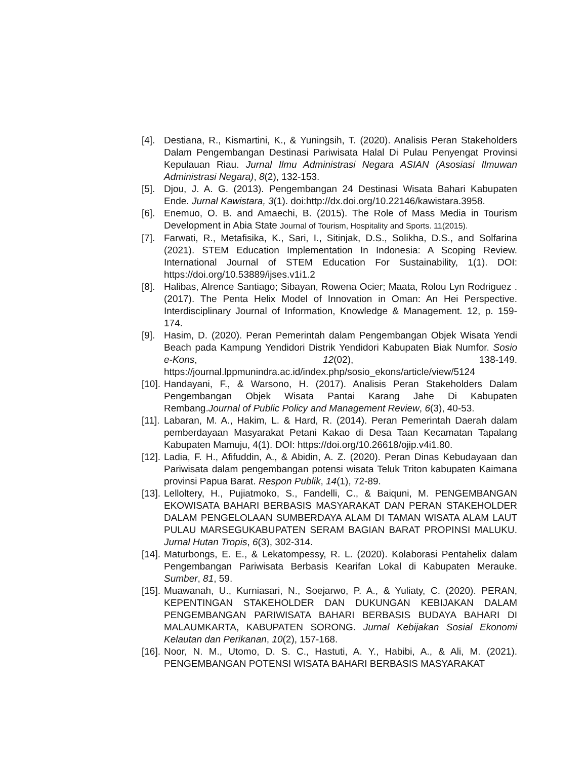[4]. Destiana, R., Kismartini, K., & Yuningsih, T. (2020). Analisis Peran Stakeholders Dalam Pengembangan Destinasi Pariwisata Halal Di Pulau Penyengat Provinsi Kepulauan Riau. Jurnal Ilmu Administrasi Negara ASIAN (Asosiasi Ilmuwan Administrasi Negara), 8(2), 132-153.
[5]. Djou, J. A. G. (2013). Pengembangan 24 Destinasi Wisata Bahari Kabupaten Ende. Jurnal Kawistara, 3(1). doi:http://dx.doi.org/10.22146/kawistara.3958.
[6]. Enemuo, O. B. and Amaechi, B. (2015). The Role of Mass Media in Tourism Development in Abia State Journal of Tourism, Hospitality and Sports. 11(2015).
[7]. Farwati, R., Metafisika, K., Sari, I., Sitinjak, D.S., Solikha, D.S., and Solfarina (2021). STEM Education Implementation In Indonesia: A Scoping Review. International Journal of STEM Education For Sustainability, 1(1). DOI: https://doi.org/10.53889/ijses.v1i1.2
[8]. Halibas, Alrence Santiago; Sibayan, Rowena Ocier; Maata, Rolou Lyn Rodriguez . (2017). The Penta Helix Model of Innovation in Oman: An Hei Perspective. Interdisciplinary Journal of Information, Knowledge & Management. 12, p. 159-174.
[9]. Hasim, D. (2020). Peran Pemerintah dalam Pengembangan Objek Wisata Yendi Beach pada Kampung Yendidori Distrik Yendidori Kabupaten Biak Numfor. Sosio e-Kons, 12(02), 138-149. https://journal.lppmunindra.ac.id/index.php/sosio_ekons/article/view/5124
[10]. Handayani, F., & Warsono, H. (2017). Analisis Peran Stakeholders Dalam Pengembangan Objek Wisata Pantai Karang Jahe Di Kabupaten Rembang.Journal of Public Policy and Management Review, 6(3), 40-53.
[11]. Labaran, M. A., Hakim, L. & Hard, R. (2014). Peran Pemerintah Daerah dalam pemberdayaan Masyarakat Petani Kakao di Desa Taan Kecamatan Tapalang Kabupaten Mamuju, 4(1). DOI: https://doi.org/10.26618/ojip.v4i1.80.
[12]. Ladia, F. H., Afifuddin, A., & Abidin, A. Z. (2020). Peran Dinas Kebudayaan dan Pariwisata dalam pengembangan potensi wisata Teluk Triton kabupaten Kaimana provinsi Papua Barat. Respon Publik, 14(1), 72-89.
[13]. Lelloltery, H., Pujiatmoko, S., Fandelli, C., & Baiquni, M. PENGEMBANGAN EKOWISATA BAHARI BERBASIS MASYARAKAT DAN PERAN STAKEHOLDER DALAM PENGELOLAAN SUMBERDAYA ALAM DI TAMAN WISATA ALAM LAUT PULAU MARSEGUKABUPATEN SERAM BAGIAN BARAT PROPINSI MALUKU. Jurnal Hutan Tropis, 6(3), 302-314.
[14]. Maturbongs, E. E., & Lekatompessy, R. L. (2020). Kolaborasi Pentahelix dalam Pengembangan Pariwisata Berbasis Kearifan Lokal di Kabupaten Merauke. Sumber, 81, 59.
[15]. Muawanah, U., Kurniasari, N., Soejarwo, P. A., & Yuliaty, C. (2020). PERAN, KEPENTINGAN STAKEHOLDER DAN DUKUNGAN KEBIJAKAN DALAM PENGEMBANGAN PARIWISATA BAHARI BERBASIS BUDAYA BAHARI DI MALAUMKARTA, KABUPATEN SORONG. Jurnal Kebijakan Sosial Ekonomi Kelautan dan Perikanan, 10(2), 157-168.
[16]. Noor, N. M., Utomo, D. S. C., Hastuti, A. Y., Habibi, A., & Ali, M. (2021). PENGEMBANGAN POTENSI WISATA BAHARI BERBASIS MASYARAKAT